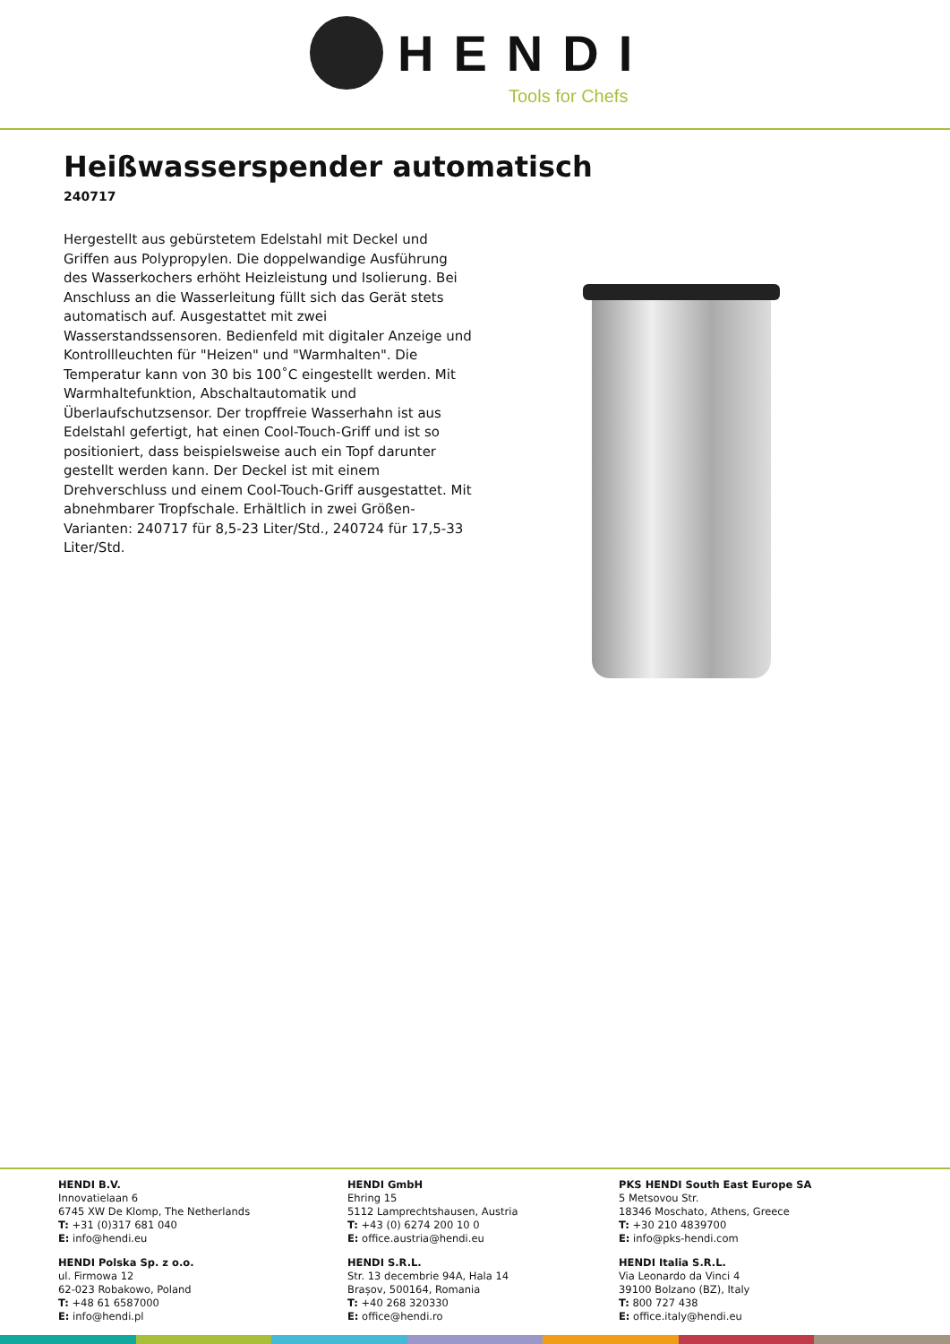HENDI
Tools for Chefs
Heißwasserspender automatisch
240717
Hergestellt aus gebürstetem Edelstahl mit Deckel und Griffen aus Polypropylen. Die doppelwandige Ausführung des Wasserkochers erhöht Heizleistung und Isolierung. Bei Anschluss an die Wasserleitung füllt sich das Gerät stets automatisch auf. Ausgestattet mit zwei Wasserstandssensoren. Bedienfeld mit digitaler Anzeige und Kontrollleuchten für "Heizen" und "Warmhalten". Die Temperatur kann von 30 bis 100˚C eingestellt werden. Mit Warmhaltefunktion, Abschaltautomatik und Überlaufschutzsensor. Der tropffreie Wasserhahn ist aus Edelstahl gefertigt, hat einen Cool-Touch-Griff und ist so positioniert, dass beispielsweise auch ein Topf darunter gestellt werden kann. Der Deckel ist mit einem Drehverschluss und einem Cool-Touch-Griff ausgestattet. Mit abnehmbarer Tropfschale. Erhältlich in zwei Größen-Varianten: 240717 für 8,5-23 Liter/Std., 240724 für 17,5-33 Liter/Std.
HENDI B.V.
Innovatielaan 6
6745 XW De Klomp, The Netherlands
T: +31 (0)317 681 040
E: info@hendi.eu
HENDI Polska Sp. z o.o.
ul. Firmowa 12
62-023 Robakowo, Poland
T: +48 61 6587000
E: info@hendi.pl
HENDI GmbH
Ehring 15
5112 Lamprechtshausen, Austria
T: +43 (0) 6274 200 10 0
E: office.austria@hendi.eu
HENDI S.R.L.
Str. 13 decembrie 94A, Hala 14
Brașov, 500164, Romania
T: +40 268 320330
E: office@hendi.ro
PKS HENDI South East Europe SA
5 Metsovou Str.
18346 Moschato, Athens, Greece
T: +30 210 4839700
E: info@pks-hendi.com
HENDI Italia S.R.L.
Via Leonardo da Vinci 4
39100 Bolzano (BZ), Italy
T: 800 727 438
E: office.italy@hendi.eu